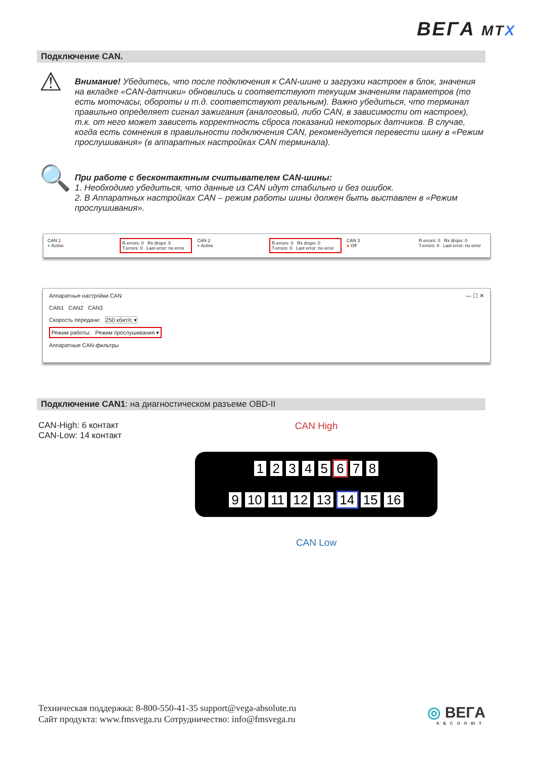BEГA MTX
Подключение CAN.
⚠
Внимание! Убедитесь, что после подключения к CAN-шине и загрузки настроек в блок, значения на вкладке «CAN-датчики» обновились и соответствуют текущим значениям параметров (то есть моточасы, обороты и т.д. соответствуют реальным). Важно убедиться, что терминал правильно определяет сигнал зажигания (аналоговый, либо CAN, в зависимости от настроек), т.к. от него может зависеть корректность сброса показаний некоторых датчиков. В случае, когда есть сомнения в правильности подключения CAN, рекомендуется перевести шину в «Режим прослушивания» (в аппаратных настройках CAN терминала).
🔍
При работе с бесконтактным считывателем CAN-шины:
1. Необходимо убедиться, что данные из CAN идут стабильно и без ошибок.
2. В Аппаратных настройках CAN – режим работы шины должен быть выставлен в «Режим прослушивания».
CAN 1
● Active
R.errors: 0 Rx drops: 0
T.errors: 0 Last error: no error
CAN 2
● Active
R.errors: 0 Rx drops: 0
T.errors: 0 Last error: no error
CAN 3
● Off
R.errors: 0 Rx drops: 0
T.errors: 0 Last error: no error
Аппаратные настройки CAN — ☐ ✕
CAN1 CAN2 CAN3
Скорость передачи: 250 кбит/с ▾
Режим работы: Режим прослушивания ▾
Аппаратные CAN-фильтры
Подключение CAN1: на диагностическом разъеме OBD-II
CAN-High: 6 контакт
CAN-Low: 14 контакт
CAN High
1 2 3 4 5 6 7 8
9 10 11 12 13 14 15 16
CAN Low
Техническая поддержка: 8-800-550-41-35 support@vega-absolute.ru
Сайт продукта: www.fmsvega.ru Сотрудничество: info@fmsvega.ru
◎ BEГA
АБСОЛЮТ